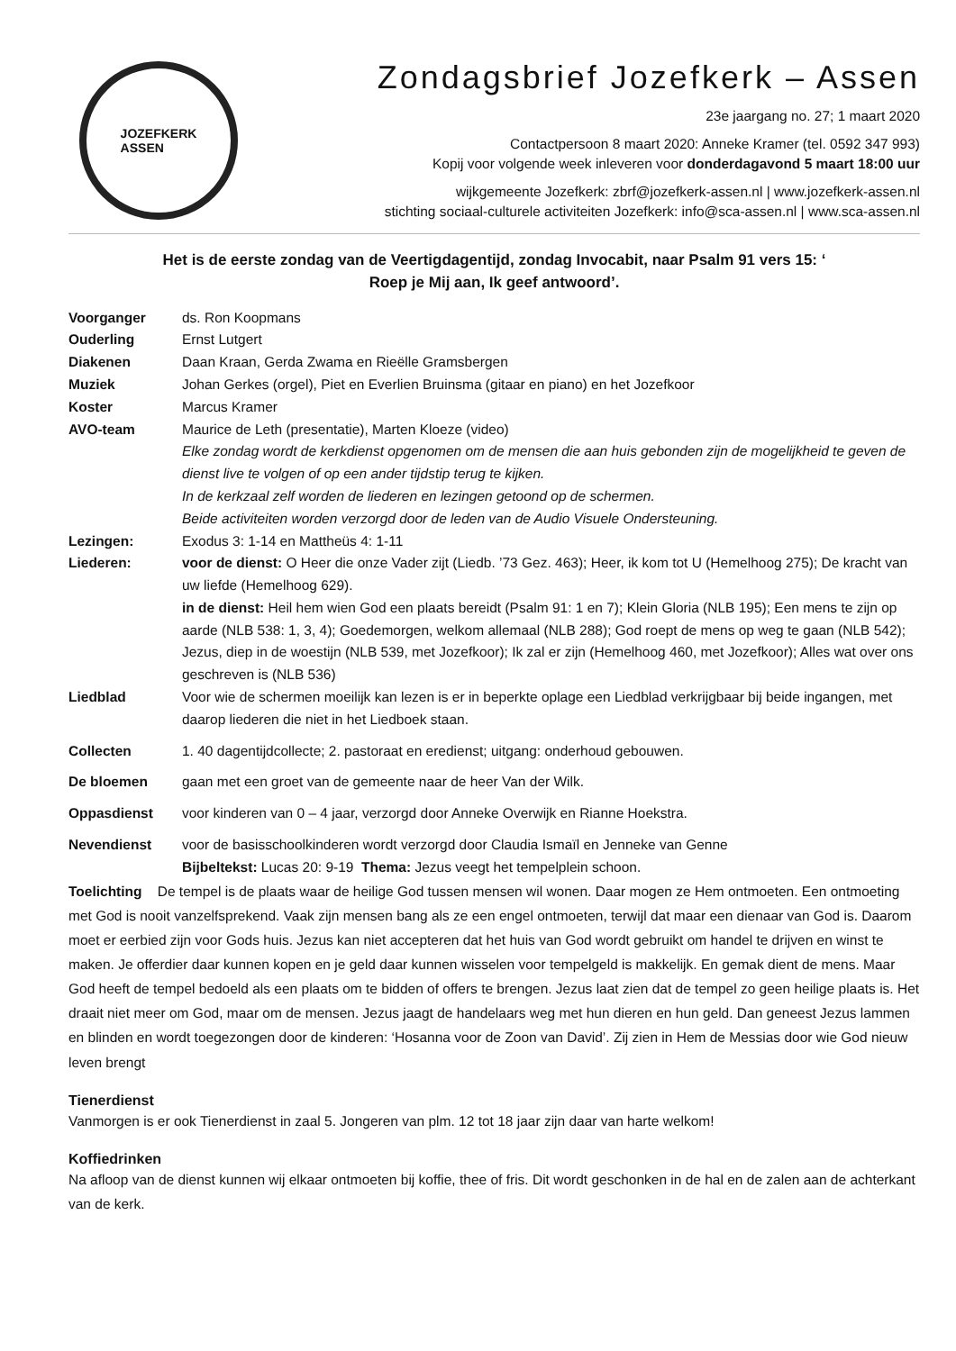JOZEFKERK
ASSEN
Zondagsbrief Jozefkerk – Assen
23e jaargang no. 27; 1 maart 2020
Contactpersoon 8 maart 2020: Anneke Kramer (tel. 0592 347 993)
Kopij voor volgende week inleveren voor donderdagavond 5 maart 18:00 uur
wijkgemeente Jozefkerk: zbrf@jozefkerk-assen.nl | www.jozefkerk-assen.nl
stichting sociaal-culturele activiteiten Jozefkerk: info@sca-assen.nl | www.sca-assen.nl
Het is de eerste zondag van de Veertigdagentijd, zondag Invocabit, naar Psalm 91 vers 15: ‘
Roep je Mij aan, Ik geef antwoord’.
Voorganger ds. Ron Koopmans
Ouderling Ernst Lutgert
Diakenen Daan Kraan, Gerda Zwama en Rieëlle Gramsbergen
Muziek Johan Gerkes (orgel), Piet en Everlien Bruinsma (gitaar en piano) en het Jozefkoor
Koster Marcus Kramer
AVO-team Maurice de Leth (presentatie), Marten Kloeze (video)
Elke zondag wordt de kerkdienst opgenomen om de mensen die aan huis gebonden zijn de mogelijkheid te geven de dienst live te volgen of op een ander tijdstip terug te kijken.
In de kerkzaal zelf worden de liederen en lezingen getoond op de schermen.
Beide activiteiten worden verzorgd door de leden van de Audio Visuele Ondersteuning.
Lezingen: Exodus 3: 1-14 en Mattheüs 4: 1-11
Liederen: voor de dienst: O Heer die onze Vader zijt (Liedb. ’73 Gez. 463); Heer, ik kom tot U (Hemelhoog 275); De kracht van uw liefde (Hemelhoog 629).
in de dienst: Heil hem wien God een plaats bereidt (Psalm 91: 1 en 7); Klein Gloria (NLB 195); Een mens te zijn op aarde (NLB 538: 1, 3, 4); Goedemorgen, welkom allemaal (NLB 288); God roept de mens op weg te gaan (NLB 542); Jezus, diep in de woestijn (NLB 539, met Jozefkoor); Ik zal er zijn (Hemelhoog 460, met Jozefkoor); Alles wat over ons geschreven is (NLB 536)
Liedblad Voor wie de schermen moeilijk kan lezen is er in beperkte oplage een Liedblad verkrijgbaar bij beide ingangen, met daarop liederen die niet in het Liedboek staan.
Collecten 1. 40 dagentijdcollecte; 2. pastoraat en eredienst; uitgang: onderhoud gebouwen.
De bloemen gaan met een groet van de gemeente naar de heer Van der Wilk.
Oppasdienst voor kinderen van 0 – 4 jaar, verzorgd door Anneke Overwijk en Rianne Hoekstra.
Nevendienst voor de basisschoolkinderen wordt verzorgd door Claudia Ismaïl en Jenneke van Genne
Bijbeltekst: Lucas 20: 9-19 Thema: Jezus veegt het tempelplein schoon.
Toelichting De tempel is de plaats waar de heilige God tussen mensen wil wonen. Daar mogen ze Hem ontmoeten. Een ontmoeting met God is nooit vanzelfsprekend. Vaak zijn mensen bang als ze een engel ontmoeten, terwijl dat maar een dienaar van God is. Daarom moet er eerbied zijn voor Gods huis. Jezus kan niet accepteren dat het huis van God wordt gebruikt om handel te drijven en winst te maken. Je offerdier daar kunnen kopen en je geld daar kunnen wisselen voor tempelgeld is makkelijk. En gemak dient de mens. Maar God heeft de tempel bedoeld als een plaats om te bidden of offers te brengen. Jezus laat zien dat de tempel zo geen heilige plaats is. Het draait niet meer om God, maar om de mensen. Jezus jaagt de handelaars weg met hun dieren en hun geld. Dan geneest Jezus lammen en blinden en wordt toegezongen door de kinderen: ‘Hosanna voor de Zoon van David’. Zij zien in Hem de Messias door wie God nieuw leven brengt
Tienerdienst
Vanmorgen is er ook Tienerdienst in zaal 5. Jongeren van plm. 12 tot 18 jaar zijn daar van harte welkom!
Koffiedrinken
Na afloop van de dienst kunnen wij elkaar ontmoeten bij koffie, thee of fris. Dit wordt geschonken in de hal en de zalen aan de achterkant van de kerk.